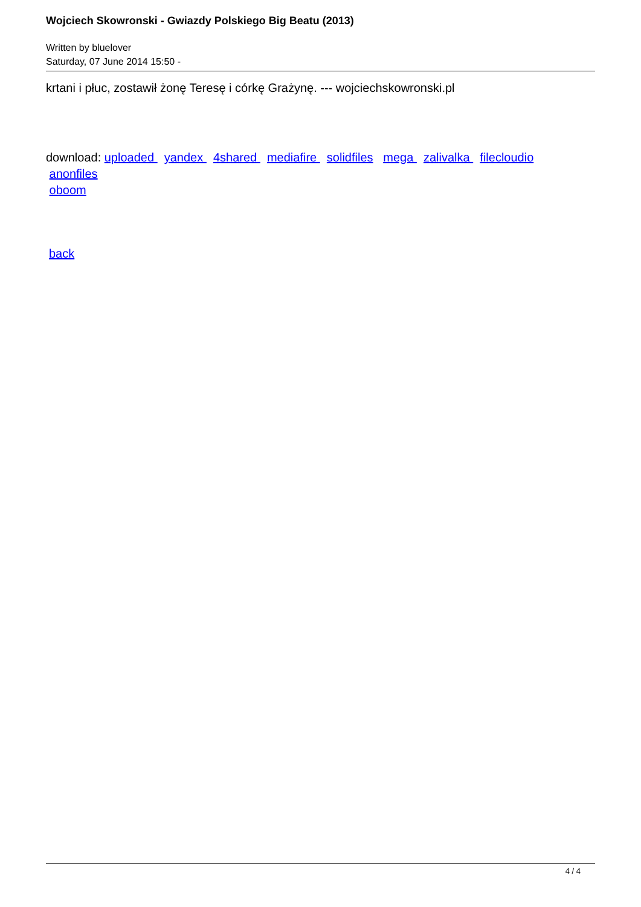Wojciech Skowronski - Gwiazdy Polskiego Big Beatu (2013)
Written by bluelover
Saturday, 07 June 2014 15:50 -
krtani i płuc, zostawił żonę Teresę i córkę Grażynę. --- wojciechskowronski.pl
download: uploaded yandex 4shared mediafire solidfiles mega zalivalka filecloudio
anonfiles
oboom
back
4 / 4